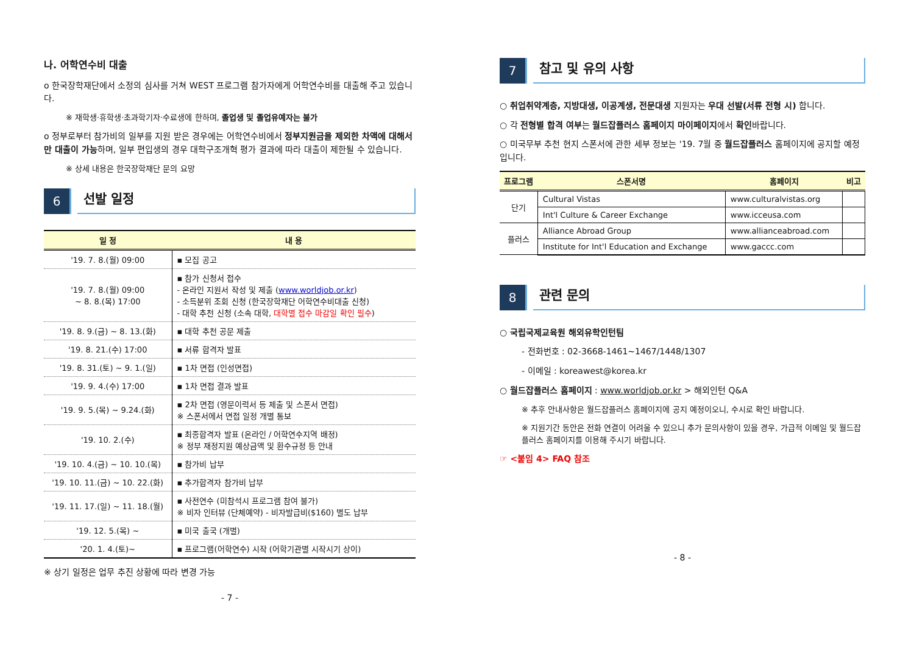나. 어학연수비 대출
o 한국장학재단에서 소정의 심사를 거쳐 WEST 프로그램 참가자에게 어학연수비를 대출해 주고 있습니다.
※ 재학생·휴학생·초과학기자·수료생에 한하며, 졸업생 및 졸업유예자는 불가
o 정부로부터 참가비의 일부를 지원 받은 경우에는 어학연수비에서 정부지원금을 제외한 차액에 대해서만 대출이 가능하며, 일부 편입생의 경우 대학구조개혁 평가 결과에 따라 대출이 제한될 수 있습니다.
※ 상세 내용은 한국장학재단 문의 요망
6
선발 일정
| 일 정 | 내 용 |
| --- | --- |
| '19. 7. 8.(월) 09:00 | ▪ 모집 공고 |
| '19. 7. 8.(월) 09:00 ~ 8. 8.(목) 17:00 | ▪ 참가 신청서 접수 - 온라인 지원서 작성 및 제출 ( www.worldjob.or.kr ) - 소득분위 조회 신청 (한국장학재단 어학연수비대출 신청) - 대학 추천 신청 (소속 대학, 대학별 접수 마감일 확인 필수 ) |
| '19. 8. 9.(금) ~ 8. 13.(화) | ▪ 대학 추천 공문 제출 |
| '19. 8. 21.(수) 17:00 | ▪ 서류 합격자 발표 |
| '19. 8. 31.(토) ~ 9. 1.(일) | ▪ 1차 면접 (인성면접) |
| '19. 9. 4.(수) 17:00 | ▪ 1차 면접 결과 발표 |
| '19. 9. 5.(목) ~ 9.24.(화) | ▪ 2차 면접 (영문이력서 등 제출 및 스폰서 면접) ※ 스폰서에서 면접 일정 개별 통보 |
| '19. 10. 2.(수) | ▪ 최종합격자 발표 (온라인 / 어학연수지역 배정) ※ 정부 재정지원 예상금액 및 환수규정 등 안내 |
| '19. 10. 4.(금) ~ 10. 10.(목) | ▪ 참가비 납부 |
| '19. 10. 11.(금) ~ 10. 22.(화) | ▪ 추가합격자 참가비 납부 |
| '19. 11. 17.(일) ~ 11. 18.(월) | ▪ 사전연수 (미참석시 프로그램 참여 불가) ※ 비자 인터뷰 (단체예약) - 비자발급비($160) 별도 납부 |
| '19. 12. 5.(목) ~ | ▪ 미국 출국 (개별) |
| '20. 1. 4.(토)~ | ▪ 프로그램(어학연수) 시작 (어학기관별 시작시기 상이) |
※ 상기 일정은 업무 추진 상황에 따라 변경 가능
- 7 -
7
참고 및 유의 사항
○ 취업취약계층, 지방대생, 이공계생, 전문대생 지원자는 우대 선발(서류 전형 시) 합니다.
○ 각 전형별 합격 여부는 월드잡플러스 홈페이지 마이페이지에서 확인바랍니다.
○ 미국무부 추천 현지 스폰서에 관한 세부 정보는 '19. 7월 중 월드잡플러스 홈페이지에 공지할 예정입니다.
| 프로그램 | 스폰서명 | 홈페이지 | 비고 |
| --- | --- | --- | --- |
| 단기 | Cultural Vistas | www.culturalvistas.org | |
| | Int'l Culture & Career Exchange | www.icceusa.com | |
| 플러스 | Alliance Abroad Group | www.allianceabroad.com | |
| | Institute for Int'l Education and Exchange | www.gaccc.com | |
8
관련 문의
○ 국립국제교육원 해외유학인턴팀
- 전화번호 : 02-3668-1461~1467/1448/1307
- 이메일 : koreawest@korea.kr
○ 월드잡플러스 홈페이지 : www.worldjob.or.kr > 해외인턴 Q&A
※ 추후 안내사항은 월드잡플러스 홈페이지에 공지 예정이오니, 수시로 확인 바랍니다.
※ 지원기간 동안은 전화 연결이 어려울 수 있으니 추가 문의사항이 있을 경우, 가급적 이메일 및 월드잡플러스 홈페이지를 이용해 주시기 바랍니다.
☞ <붙임 4> FAQ 참조
- 8 -